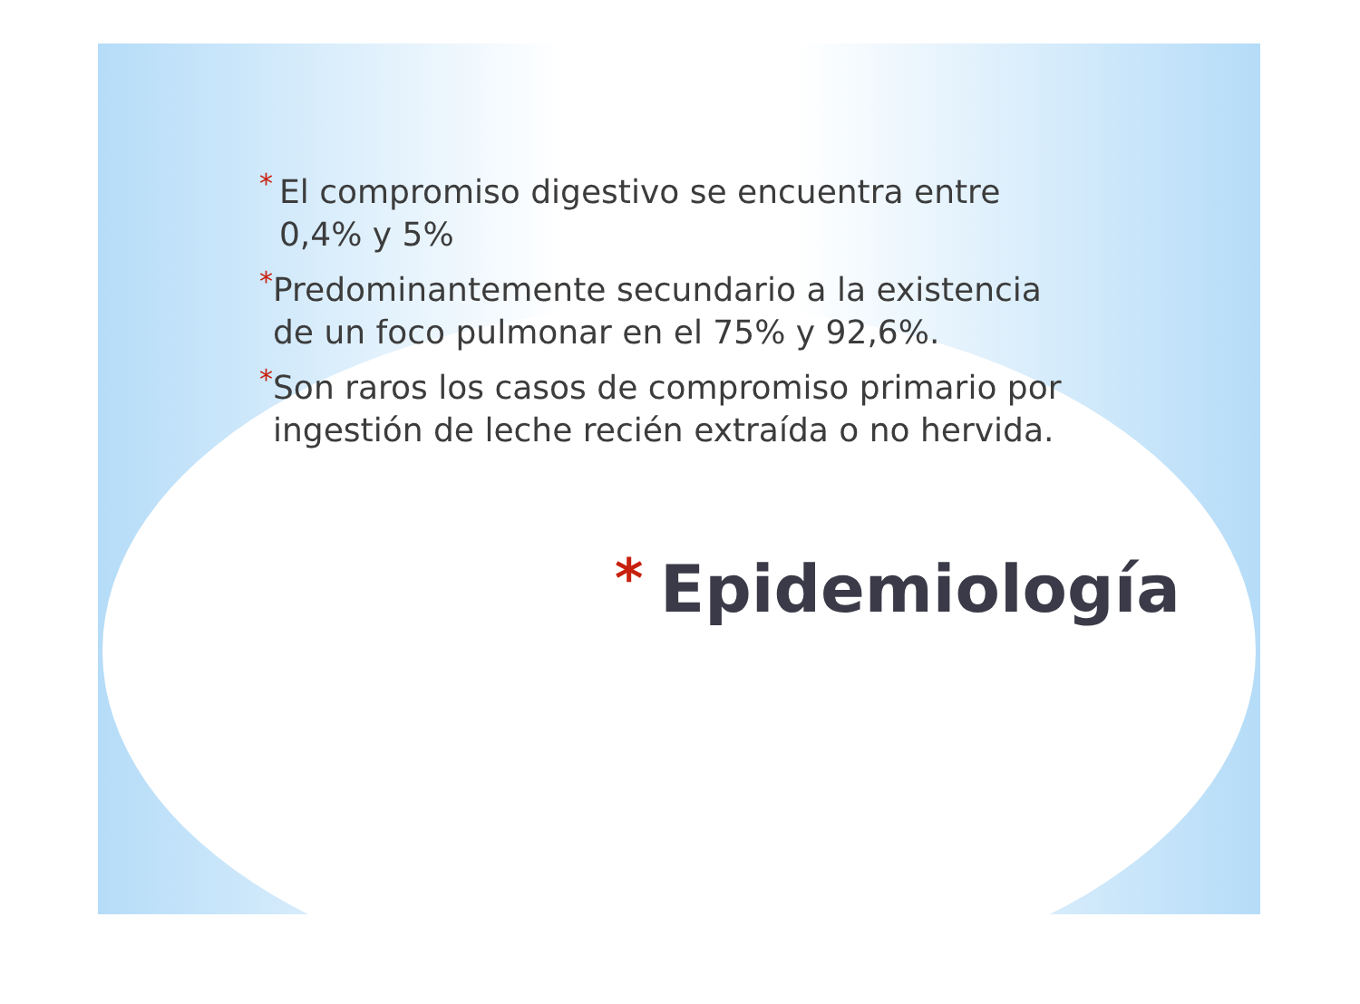* El compromiso digestivo se encuentra entre 0,4% y 5%
* Predominantemente secundario a la existencia de un foco pulmonar en el 75% y 92,6%.
* Son raros los casos de compromiso primario por ingestión de leche recién extraída o no hervida.
* Epidemiología